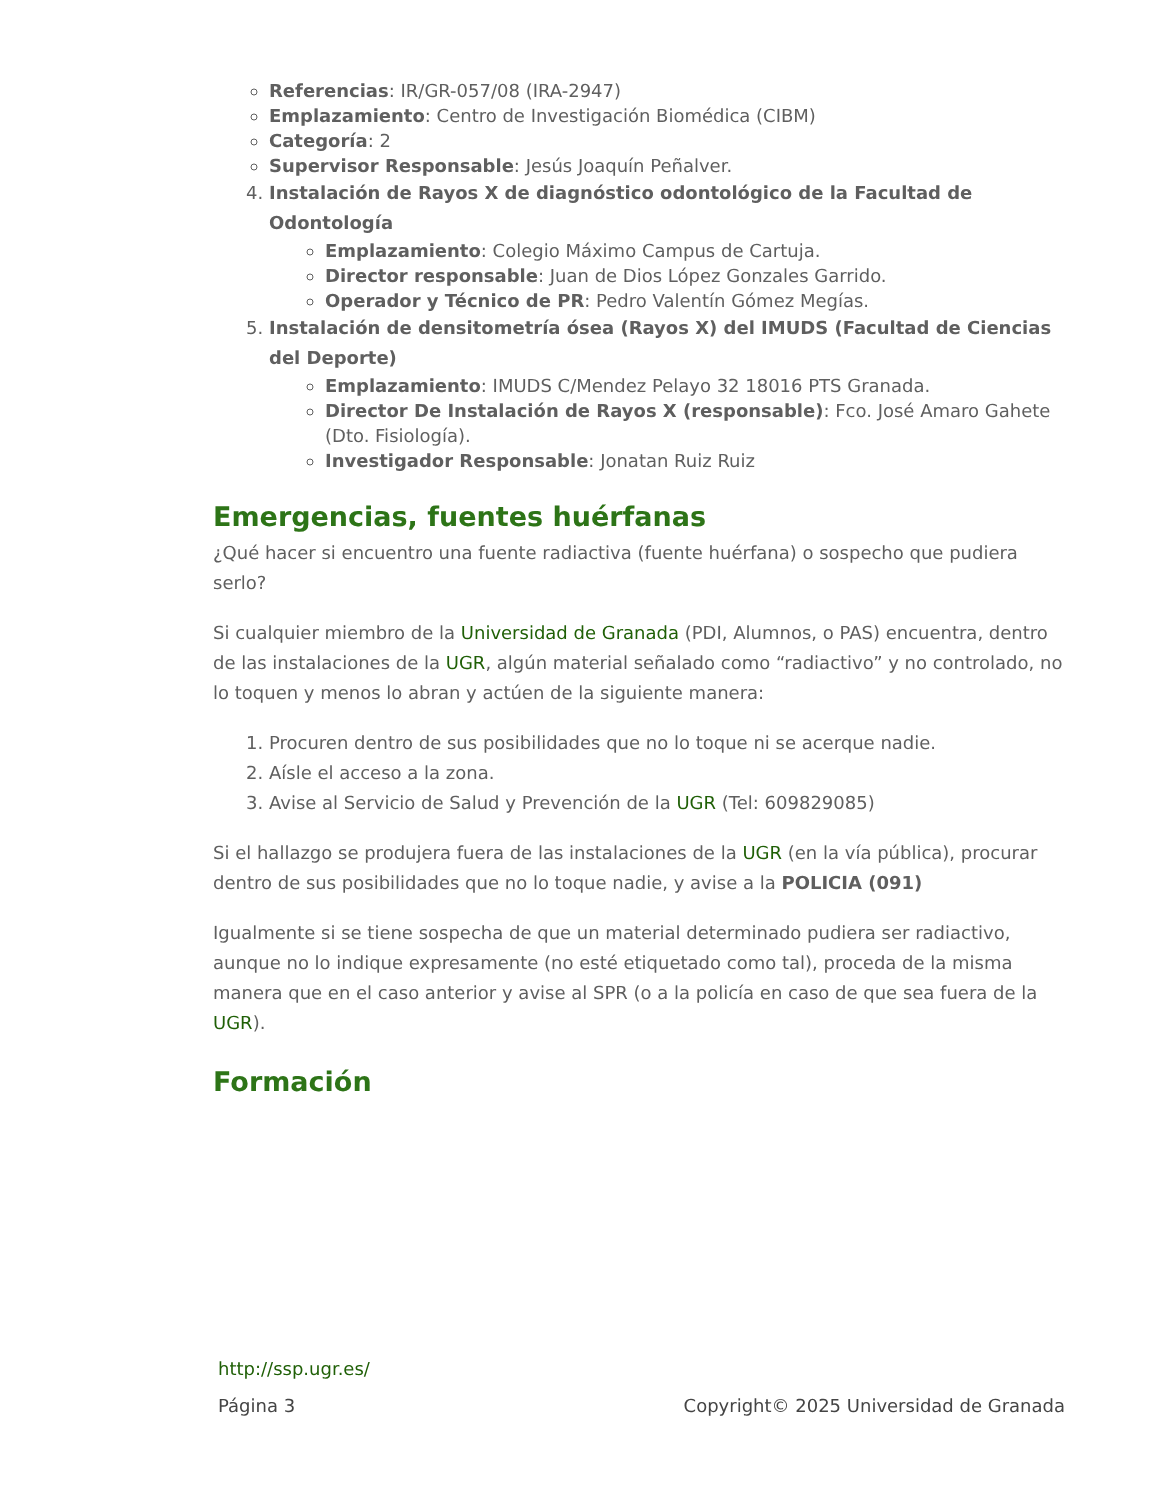Referencias: IR/GR-057/08 (IRA-2947)
Emplazamiento: Centro de Investigación Biomédica (CIBM)
Categoría: 2
Supervisor Responsable: Jesús Joaquín Peñalver.
4. Instalación de Rayos X de diagnóstico odontológico de la Facultad de Odontología
Emplazamiento: Colegio Máximo Campus de Cartuja.
Director responsable: Juan de Dios López Gonzales Garrido.
Operador y Técnico de PR: Pedro Valentín Gómez Megías.
5. Instalación de densitometría ósea (Rayos X) del IMUDS (Facultad de Ciencias del Deporte)
Emplazamiento: IMUDS C/Mendez Pelayo 32 18016 PTS Granada.
Director De Instalación de Rayos X (responsable): Fco. José Amaro Gahete (Dto. Fisiología).
Investigador Responsable: Jonatan Ruiz Ruiz
Emergencias, fuentes huérfanas
¿Qué hacer si encuentro una fuente radiactiva (fuente huérfana) o sospecho que pudiera serlo?
Si cualquier miembro de la Universidad de Granada (PDI, Alumnos, o PAS) encuentra, dentro de las instalaciones de la UGR, algún material señalado como “radiactivo” y no controlado, no lo toquen y menos lo abran y actúen de la siguiente manera:
1. Procuren dentro de sus posibilidades que no lo toque ni se acerque nadie.
2. Aísle el acceso a la zona.
3. Avise al Servicio de Salud y Prevención de la UGR (Tel: 609829085)
Si el hallazgo se produjera fuera de las instalaciones de la UGR (en la vía pública), procurar dentro de sus posibilidades que no lo toque nadie, y avise a la POLICIA (091)
Igualmente si se tiene sospecha de que un material determinado pudiera ser radiactivo, aunque no lo indique expresamente (no esté etiquetado como tal), proceda de la misma manera que en el caso anterior y avise al SPR (o a la policía en caso de que sea fuera de la UGR).
Formación
http://ssp.ugr.es/
Página 3 Copyright© 2025 Universidad de Granada